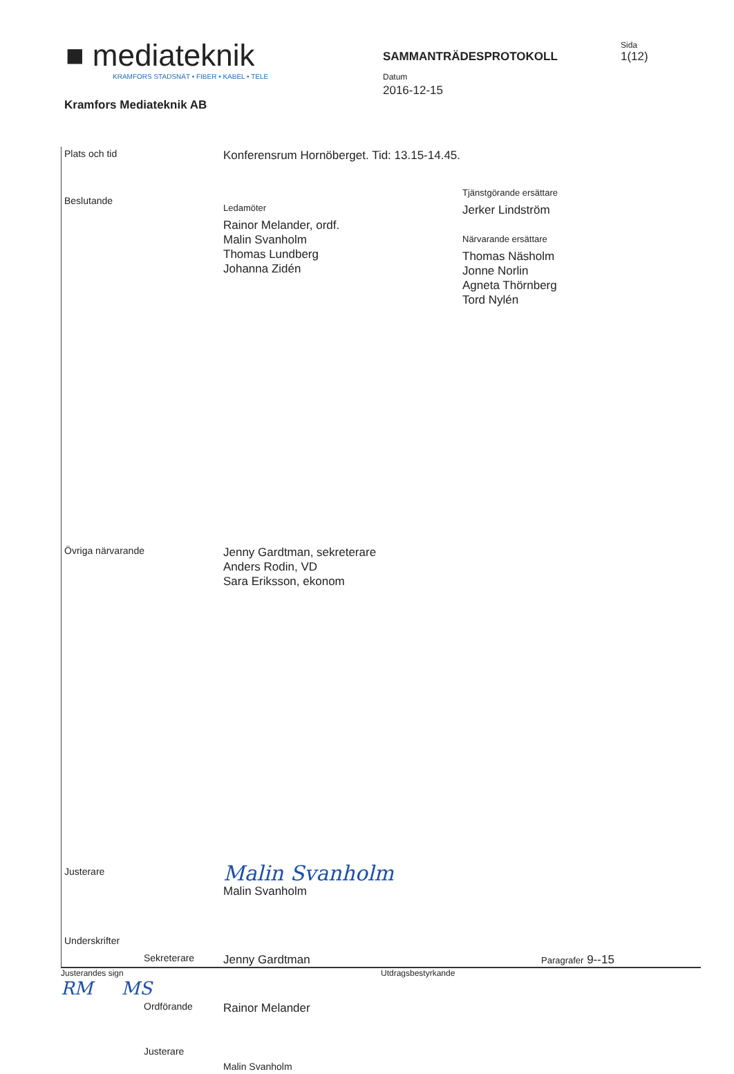■ mediateknik
KRAMFORS STADSNÄT • FIBER • KABEL • TELE
Kramfors Mediateknik AB
SAMMANTRÄDESPROTOKOLL
Datum
2016-12-15
Sida
1(12)
Plats och tid
Konferensrum Hornöberget. Tid: 13.15-14.45.
Beslutande
Ledamöter
Rainor Melander, ordf.
Malin Svanholm
Thomas Lundberg
Johanna Zidén
Tjänstgörande ersättare
Jerker Lindström
Närvarande ersättare
Thomas Näsholm
Jonne Norlin
Agneta Thörnberg
Tord Nylén
Övriga närvarande
Jenny Gardtman, sekreterare
Anders Rodin, VD
Sara Eriksson, ekonom
Justerare
Malin Svanholm
Malin Svanholm
Underskrifter
Sekreterare
Jenny Gardtman
Paragrafer 9--15
Ordförande
Rainor Melander
Justerare
Malin Svanholm
Justerandes sign
RM MS
Utdragsbestyrkande